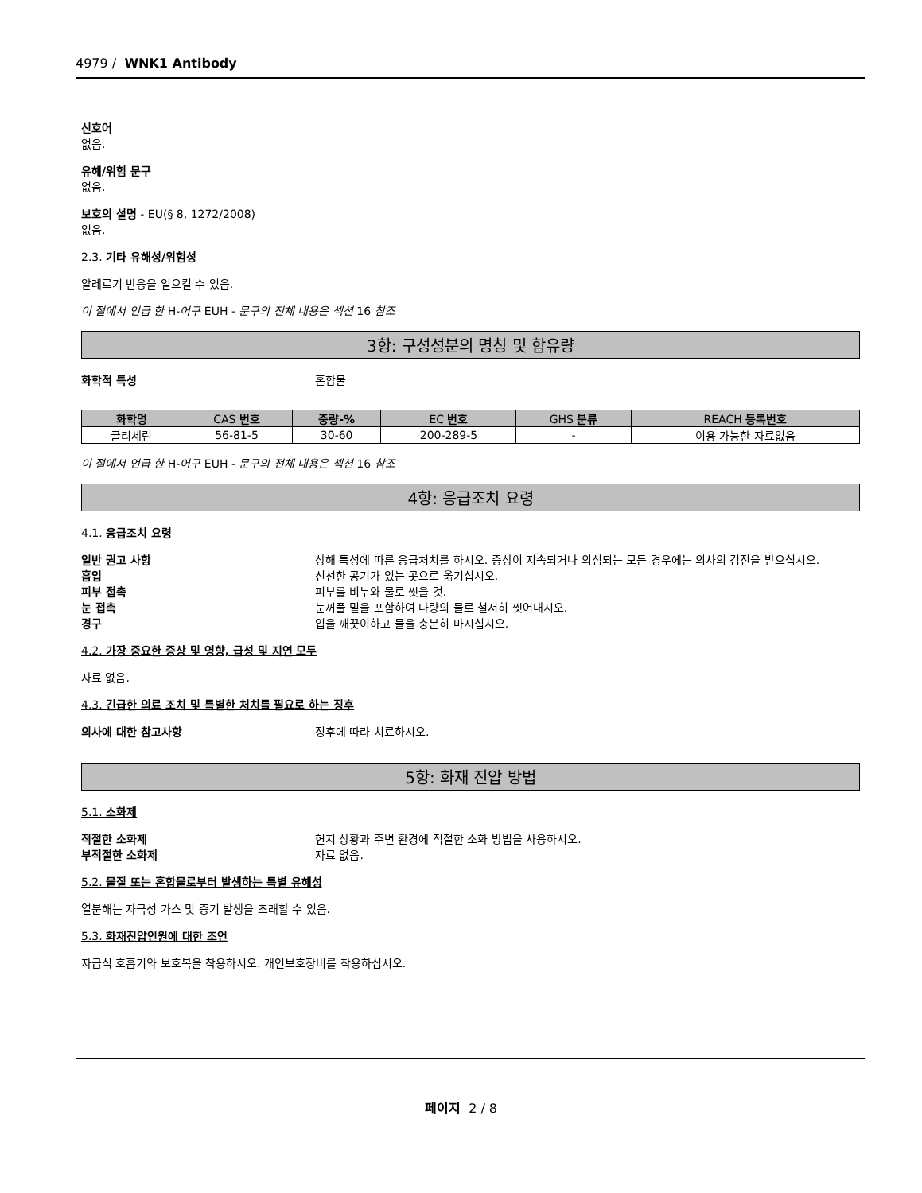4979 / WNK1 Antibody
신호어
없음.
유해/위험 문구
없음.
보호의 설명 - EU(§ 8, 1272/2008)
없음.
2.3. 기타 유해성/위험성
알레르기 반응을 일으킬 수 있음.
이 절에서 언급 한 H-어구 EUH - 문구의 전체 내용은 섹션 16 참조
3항: 구성성분의 명칭 및 함유량
화학적 특성 혼합물
| 화학명 | CAS 번호 | 중량-% | EC 번호 | GHS 분류 | REACH 등록번호 |
| --- | --- | --- | --- | --- | --- |
| 글리세린 | 56-81-5 | 30-60 | 200-289-5 | - | 이용 가능한 자료없음 |
이 절에서 언급 한 H-어구 EUH - 문구의 전체 내용은 섹션 16 참조
4항: 응급조치 요령
4.1. 응급조치 요령
일반 권고 사항 상해 특성에 따른 응급처치를 하시오. 증상이 지속되거나 의심되는 모든 경우에는 의사의 검진을 받으십시오.
흡입 신선한 공기가 있는 곳으로 옮기십시오.
피부 접촉 피부를 비누와 물로 씻을 것.
눈 접촉 눈꺼풀 밑을 포함하여 다량의 물로 철저히 씻어내시오.
경구 입을 깨끗이하고 물을 충분히 마시십시오.
4.2. 가장 중요한 증상 및 영향, 급성 및 지연 모두
자료 없음.
4.3. 긴급한 의료 조치 및 특별한 처치를 필요로 하는 징후
의사에 대한 참고사항 징후에 따라 치료하시오.
5항: 화재 진압 방법
5.1. 소화제
적절한 소화제 현지 상황과 주변 환경에 적절한 소화 방법을 사용하시오.
부적절한 소화제 자료 없음.
5.2. 물질 또는 혼합물로부터 발생하는 특별 유해성
열분해는 자극성 가스 및 증기 발생을 초래할 수 있음.
5.3. 화재진압인원에 대한 조언
자급식 호흡기와 보호복을 착용하시오. 개인보호장비를 착용하십시오.
페이지 2 / 8